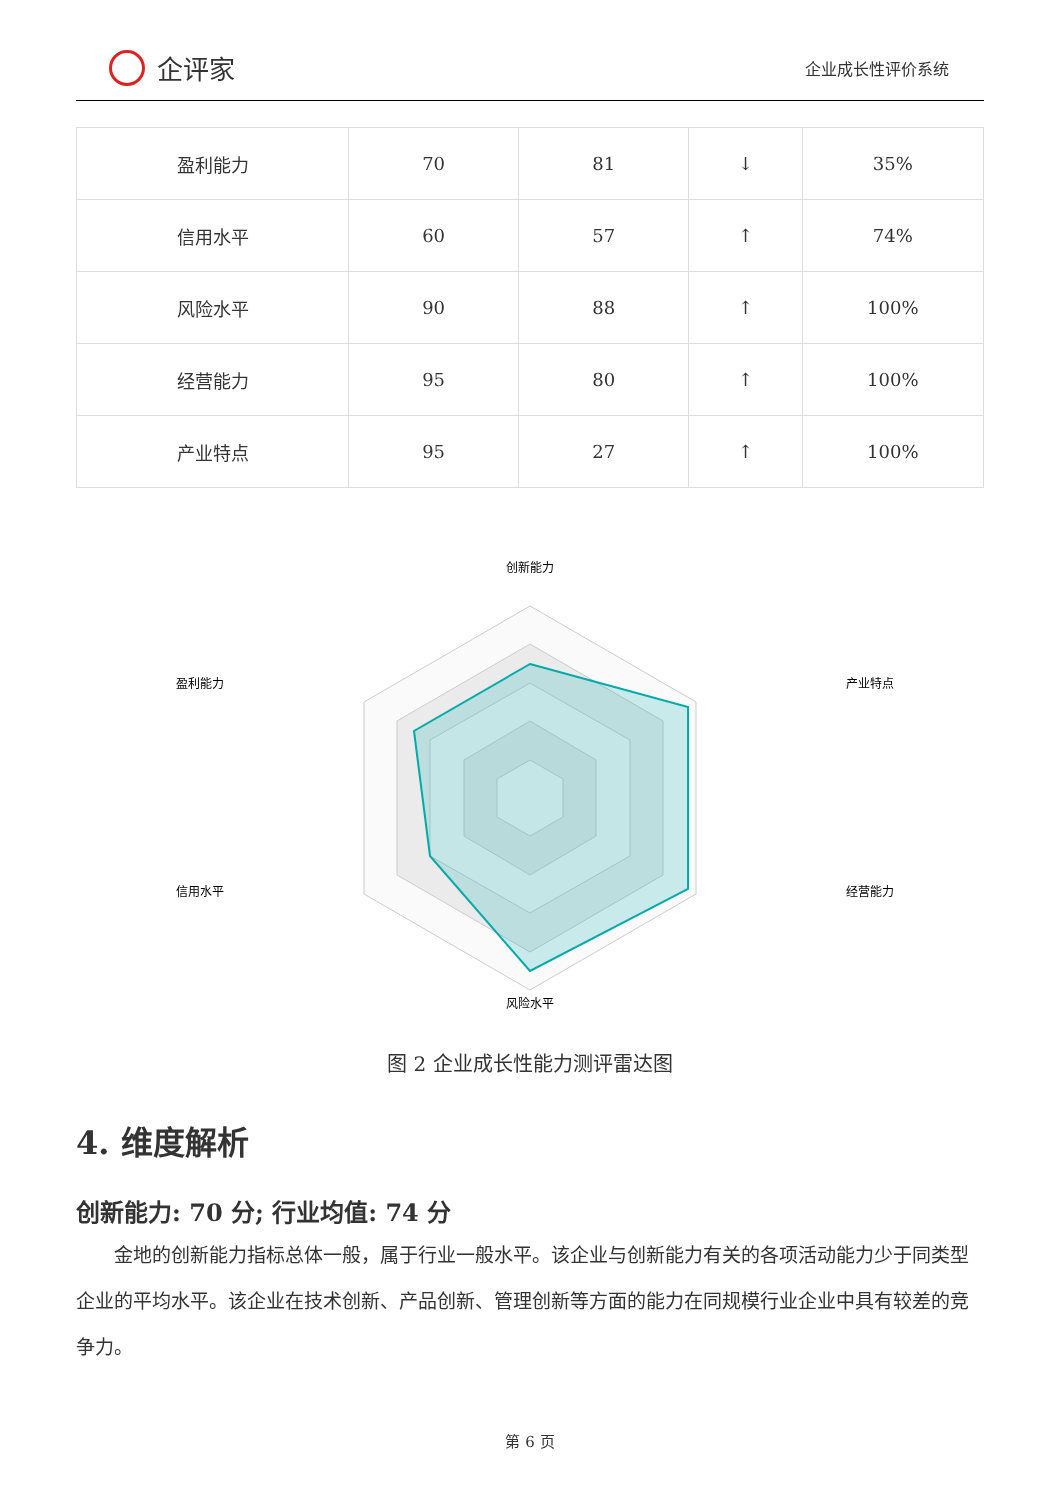企评家
企业成长性评价系统
| 盈利能力 | 70 | 81 | ↓ | 35% |
| 信用水平 | 60 | 57 | ↑ | 74% |
| 风险水平 | 90 | 88 | ↑ | 100% |
| 经营能力 | 95 | 80 | ↑ | 100% |
| 产业特点 | 95 | 27 | ↑ | 100% |
创新能力
产业特点
经营能力
风险水平
信用水平
盈利能力
图 2 企业成长性能力测评雷达图
4. 维度解析
创新能力: 70 分; 行业均值: 74 分
金地的创新能力指标总体一般，属于行业一般水平。该企业与创新能力有关的各项活动能力少于同类型企业的平均水平。该企业在技术创新、产品创新、管理创新等方面的能力在同规模行业企业中具有较差的竞争力。
第 6 页